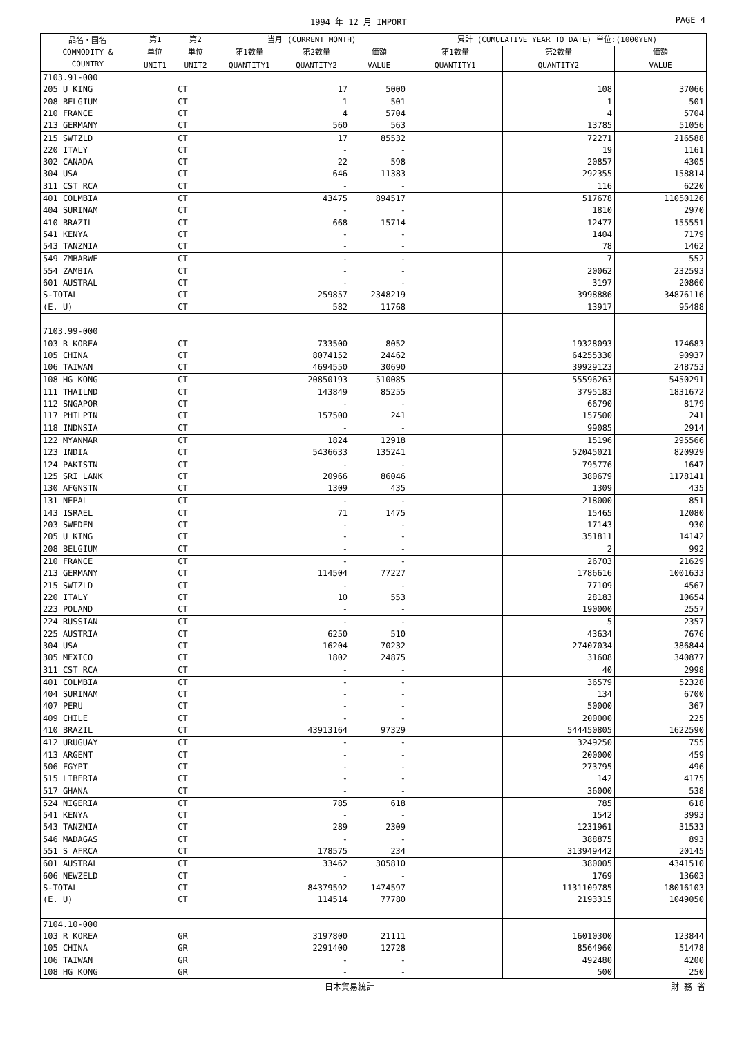1994 年 12 月 IMPORT PAGE 4
| 品名・国名 COMMODITY & COUNTRY | 第1 | 第2 | 当月 (CURRENT MONTH) | | | 累計 (CUMULATIVE YEAR TO DATE) 単位:(1000YEN) | | |
| --- | --- | --- | --- | --- | --- | --- | --- | --- |
| | 単位 | 単位 | 第1数量 | 第2数量 | 価額 | 第1数量 | 第2数量 | 価額 |
| | UNIT1 | UNIT2 | QUANTITY1 | QUANTITY2 | VALUE | QUANTITY1 | QUANTITY2 | VALUE |
| 7103.91-000 | | | | | | | | |
| 205 U KING | | CT | | 17 | 5000 | | 108 | 37066 |
| 208 BELGIUM | | CT | | 1 | 501 | | 1 | 501 |
| 210 FRANCE | | CT | | 4 | 5704 | | 4 | 5704 |
| 213 GERMANY | | CT | | 560 | 563 | | 13785 | 51056 |
| 215 SWTZLD | | CT | | 17 | 85532 | | 72271 | 216588 |
| 220 ITALY | | CT | | - | - | | 19 | 1161 |
| 302 CANADA | | CT | | 22 | 598 | | 20857 | 4305 |
| 304 USA | | CT | | 646 | 11383 | | 292355 | 158814 |
| 311 CST RCA | | CT | | - | - | | 116 | 6220 |
| 401 COLMBIA | | CT | | 43475 | 894517 | | 517678 | 11050126 |
| 404 SURINAM | | CT | | - | - | | 1810 | 2970 |
| 410 BRAZIL | | CT | | 668 | 15714 | | 12477 | 155551 |
| 541 KENYA | | CT | | - | - | | 1404 | 7179 |
| 543 TANZNIA | | CT | | - | - | | 78 | 1462 |
| 549 ZMBABWE | | CT | | - | - | | 7 | 552 |
| 554 ZAMBIA | | CT | | - | - | | 20062 | 232593 |
| 601 AUSTRAL | | CT | | - | - | | 3197 | 20860 |
| S-TOTAL | | CT | | 259857 | 2348219 | | 3998886 | 34876116 |
| (E. U) | | CT | | 582 | 11768 | | 13917 | 95488 |
| 7103.99-000 | | | | | | | | |
| 103 R KOREA | | CT | | 733500 | 8052 | | 19328093 | 174683 |
| 105 CHINA | | CT | | 8074152 | 24462 | | 64255330 | 90937 |
| 106 TAIWAN | | CT | | 4694550 | 30690 | | 39929123 | 248753 |
| 108 HG KONG | | CT | | 20850193 | 510085 | | 55596263 | 5450291 |
| 111 THAILND | | CT | | 143849 | 85255 | | 3795183 | 1831672 |
| 112 SNGAPOR | | CT | | - | - | | 66790 | 8179 |
| 117 PHILPIN | | CT | | 157500 | 241 | | 157500 | 241 |
| 118 INDNSIA | | CT | | - | - | | 99085 | 2914 |
| 122 MYANMAR | | CT | | 1824 | 12918 | | 15196 | 295566 |
| 123 INDIA | | CT | | 5436633 | 135241 | | 52045021 | 820929 |
| 124 PAKISTN | | CT | | - | - | | 795776 | 1647 |
| 125 SRI LANK | | CT | | 20966 | 86046 | | 380679 | 1178141 |
| 130 AFGNSTN | | CT | | 1309 | 435 | | 1309 | 435 |
| 131 NEPAL | | CT | | - | - | | 218000 | 851 |
| 143 ISRAEL | | CT | | 71 | 1475 | | 15465 | 12080 |
| 203 SWEDEN | | CT | | - | - | | 17143 | 930 |
| 205 U KING | | CT | | - | - | | 351811 | 14142 |
| 208 BELGIUM | | CT | | - | - | | 2 | 992 |
| 210 FRANCE | | CT | | - | - | | 26703 | 21629 |
| 213 GERMANY | | CT | | 114504 | 77227 | | 1786616 | 1001633 |
| 215 SWTZLD | | CT | | - | - | | 77109 | 4567 |
| 220 ITALY | | CT | | 10 | 553 | | 28183 | 10654 |
| 223 POLAND | | CT | | - | - | | 190000 | 2557 |
| 224 RUSSIAN | | CT | | - | - | | 5 | 2357 |
| 225 AUSTRIA | | CT | | 6250 | 510 | | 43634 | 7676 |
| 304 USA | | CT | | 16204 | 70232 | | 27407034 | 386844 |
| 305 MEXICO | | CT | | 1802 | 24875 | | 31608 | 340877 |
| 311 CST RCA | | CT | | - | - | | 40 | 2998 |
| 401 COLMBIA | | CT | | - | - | | 36579 | 52328 |
| 404 SURINAM | | CT | | - | - | | 134 | 6700 |
| 407 PERU | | CT | | - | - | | 50000 | 367 |
| 409 CHILE | | CT | | - | - | | 200000 | 225 |
| 410 BRAZIL | | CT | | 43913164 | 97329 | | 544450805 | 1622590 |
| 412 URUGUAY | | CT | | - | - | | 3249250 | 755 |
| 413 ARGENT | | CT | | - | - | | 200000 | 459 |
| 506 EGYPT | | CT | | - | - | | 273795 | 496 |
| 515 LIBERIA | | CT | | - | - | | 142 | 4175 |
| 517 GHANA | | CT | | - | - | | 36000 | 538 |
| 524 NIGERIA | | CT | | 785 | 618 | | 785 | 618 |
| 541 KENYA | | CT | | - | - | | 1542 | 3993 |
| 543 TANZNIA | | CT | | 289 | 2309 | | 1231961 | 31533 |
| 546 MADAGAS | | CT | | - | - | | 388875 | 893 |
| 551 S AFRCA | | CT | | 178575 | 234 | | 313949442 | 20145 |
| 601 AUSTRAL | | CT | | 33462 | 305810 | | 380005 | 4341510 |
| 606 NEWZELD | | CT | | - | - | | 1769 | 13603 |
| S-TOTAL | | CT | | 84379592 | 1474597 | | 1131109785 | 18016103 |
| (E. U) | | CT | | 114514 | 77780 | | 2193315 | 1049050 |
| 7104.10-000 | | | | | | | | |
| 103 R KOREA | | GR | | 3197800 | 21111 | | 16010300 | 123844 |
| 105 CHINA | | GR | | 2291400 | 12728 | | 8564960 | 51478 |
| 106 TAIWAN | | GR | | - | - | | 492480 | 4200 |
| 108 HG KONG | | GR | | - | - | | 500 | 250 |
日本貿易統計 財 務 省